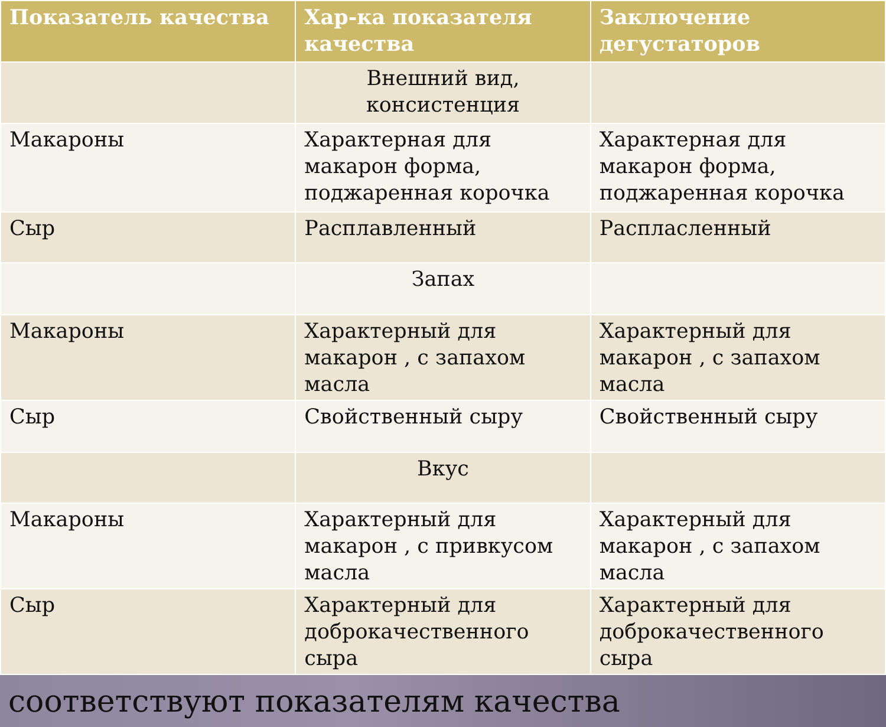| Показатель качества | Хар-ка показателя качества | Заключение дегустаторов |
| --- | --- | --- |
| | Внешний вид, консистенция | |
| Макароны | Характерная для макарон форма, поджаренная корочка | Характерная для макарон форма, поджаренная корочка |
| Сыр | Расплавленный | Распласленный |
| | Запах | |
| Макароны | Характерный для макарон , с запахом масла | Характерный для макарон , с запахом масла |
| Сыр | Свойственный сыру | Свойственный сыру |
| | Вкус | |
| Макароны | Характерный для макарон , с привкусом масла | Характерный для макарон , с запахом масла |
| Сыр | Характерный для доброкачественного сыра | Характерный для доброкачественного сыра |
соответствуют показателям качества